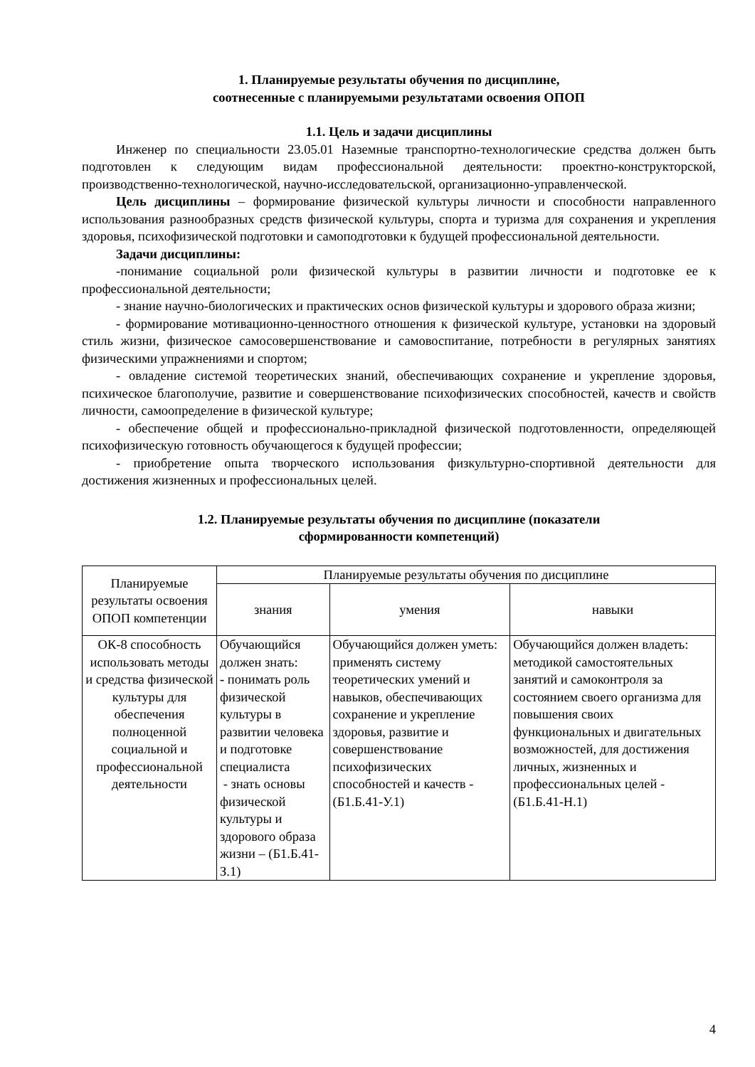1. Планируемые результаты обучения по дисциплине,
соотнесенные с планируемыми результатами освоения ОПОП
1.1. Цель и задачи дисциплины
Инженер по специальности 23.05.01 Наземные транспортно-технологические средства должен быть подготовлен к следующим видам профессиональной деятельности: проектно-конструкторской, производственно-технологической, научно-исследовательской, организационно-управленческой.
Цель дисциплины – формирование физической культуры личности и способности направленного использования разнообразных средств физической культуры, спорта и туризма для сохранения и укрепления здоровья, психофизической подготовки и самоподготовки к будущей профессиональной деятельности.
Задачи дисциплины:
-понимание социальной роли физической культуры в развитии личности и подготовке ее к профессиональной деятельности;
- знание научно-биологических и практических основ физической культуры и здорового образа жизни;
- формирование мотивационно-ценностного отношения к физической культуре, установки на здоровый стиль жизни, физическое самосовершенствование и самовоспитание, потребности в регулярных занятиях физическими упражнениями и спортом;
- овладение системой теоретических знаний, обеспечивающих сохранение и укрепление здоровья, психическое благополучие, развитие и совершенствование психофизических способностей, качеств и свойств личности, самоопределение в физической культуре;
- обеспечение общей и профессионально-прикладной физической подготовленности, определяющей психофизическую готовность обучающегося к будущей профессии;
- приобретение опыта творческого использования физкультурно-спортивной деятельности для достижения жизненных и профессиональных целей.
1.2. Планируемые результаты обучения по дисциплине (показатели
сформированности компетенций)
| Планируемые результаты освоения ОПОП компетенции | Планируемые результаты обучения по дисциплине | | |
| --- | --- | --- | --- |
| | знания | умения | навыки |
| ОК-8 способность использовать методы и средства физической культуры для обеспечения полноценной социальной и профессиональной деятельности | Обучающийся должен знать: - понимать роль физической культуры в развитии человека и подготовке специалиста - знать основы физической культуры и здорового образа жизни – (Б1.Б.41-З.1) | Обучающийся должен уметь: применять систему теоретических умений и навыков, обеспечивающих сохранение и укрепление здоровья, развитие и совершенствование психофизических способностей и качеств - (Б1.Б.41-У.1) | Обучающийся должен владеть: методикой самостоятельных занятий и самоконтроля за состоянием своего организма для повышения своих функциональных и двигательных возможностей, для достижения личных, жизненных и профессиональных целей - (Б1.Б.41-Н.1) |
4